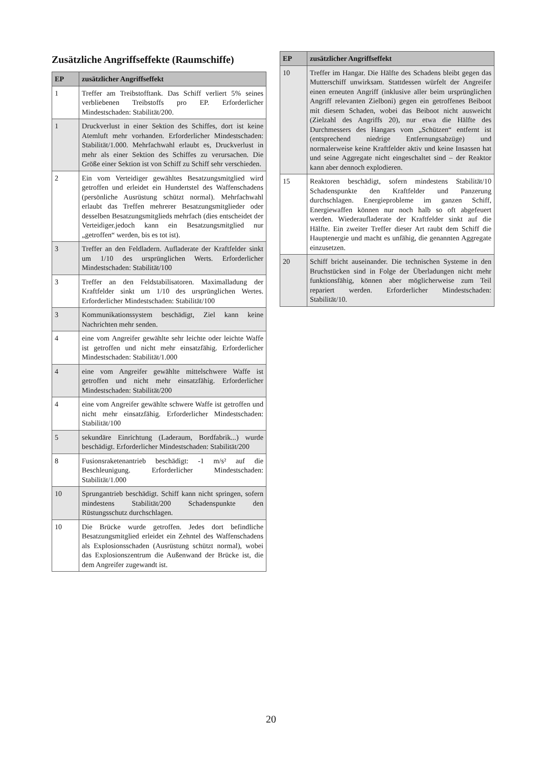Zusätzliche Angriffseffekte (Raumschiffe)
| EP | zusätzlicher Angriffseffekt |
| --- | --- |
| 1 | Treffer am Treibstofftank. Das Schiff verliert 5% seines verbliebenen Treibstoffs pro EP. Erforderlicher Mindestschaden: Stabilität/200. |
| 1 | Druckverlust in einer Sektion des Schiffes, dort ist keine Atemluft mehr vorhanden. Erforderlicher Mindestschaden: Stabilität/1.000. Mehrfachwahl erlaubt es, Druckverlust in mehr als einer Sektion des Schiffes zu verursachen. Die Größe einer Sektion ist von Schiff zu Schiff sehr verschieden. |
| 2 | Ein vom Verteidiger gewähltes Besatzungsmitglied wird getroffen und erleidet ein Hundertstel des Waffenschadens (persönliche Ausrüstung schützt normal). Mehrfachwahl erlaubt das Treffen mehrerer Besatzungsmitglieder oder desselben Besatzungsmitglieds mehrfach (dies entscheidet der Verteidiger.jedoch kann ein Besatzungsmitglied nur „getroffen“ werden, bis es tot ist). |
| 3 | Treffer an den Feldladern. Aufladerate der Kraftfelder sinkt um 1/10 des ursprünglichen Werts. Erforderlicher Mindestschaden: Stabilität/100 |
| 3 | Treffer an den Feldstabilisatoren. Maximalladung der Kraftfelder sinkt um 1/10 des ursprünglichen Wertes. Erforderlicher Mindestschaden: Stabilität/100 |
| 3 | Kommunikationssystem beschädigt, Ziel kann keine Nachrichten mehr senden. |
| 4 | eine vom Angreifer gewählte sehr leichte oder leichte Waffe ist getroffen und nicht mehr einsatzfähig. Erforderlicher Mindestschaden: Stabilität/1.000 |
| 4 | eine vom Angreifer gewählte mittelschwere Waffe ist getroffen und nicht mehr einsatzfähig. Erforderlicher Mindestschaden: Stabilität/200 |
| 4 | eine vom Angreifer gewählte schwere Waffe ist getroffen und nicht mehr einsatzfähig. Erforderlicher Mindestschaden: Stabilität/100 |
| 5 | sekundäre Einrichtung (Laderaum, Bordfabrik...) wurde beschädigt. Erforderlicher Mindestschaden: Stabilität/200 |
| 8 | Fusionsraketenantrieb beschädigt: -1 m/s² auf die Beschleunigung. Erforderlicher Mindestschaden: Stabilität/1.000 |
| 10 | Sprungantrieb beschädigt. Schiff kann nicht springen, sofern mindestens Stabilität/200 Schadenspunkte den Rüstungsschutz durchschlagen. |
| 10 | Die Brücke wurde getroffen. Jedes dort befindliche Besatzungsmitglied erleidet ein Zehntel des Waffenschadens als Explosionsschaden (Ausrüstung schützt normal), wobei das Explosionszentrum die Außenwand der Brücke ist, die dem Angreifer zugewandt ist. |
| EP | zusätzlicher Angriffseffekt |
| --- | --- |
| 10 | Treffer im Hangar. Die Hälfte des Schadens bleibt gegen das Mutterschiff unwirksam. Stattdessen würfelt der Angreifer einen erneuten Angriff (inklusive aller beim ursprünglichen Angriff relevanten Zielboni) gegen ein getroffenes Beiboot mit diesem Schaden, wobei das Beiboot nicht ausweicht (Zielzahl des Angriffs 20), nur etwa die Hälfte des Durchmessers des Hangars vom „Schützen“ entfernt ist (entsprechend niedrige Entfernungsabzüge) und normalerweise keine Kraftfelder aktiv und keine Insassen hat und seine Aggregate nicht eingeschaltet sind – der Reaktor kann aber dennoch explodieren. |
| 15 | Reaktoren beschädigt, sofern mindestens Stabilität/10 Schadenspunkte den Kraftfelder und Panzerung durchschlagen. Energieprobleme im ganzen Schiff, Energiewaffen können nur noch halb so oft abgefeuert werden. Wiederaufladerate der Kraftfelder sinkt auf die Hälfte. Ein zweiter Treffer dieser Art raubt dem Schiff die Hauptenergie und macht es unfähig, die genannten Aggregate einzusetzen. |
| 20 | Schiff bricht auseinander. Die technischen Systeme in den Bruchstücken sind in Folge der Überladungen nicht mehr funktionsfähig, können aber möglicherweise zum Teil repariert werden. Erforderlicher Mindestschaden: Stabilität/10. |
20